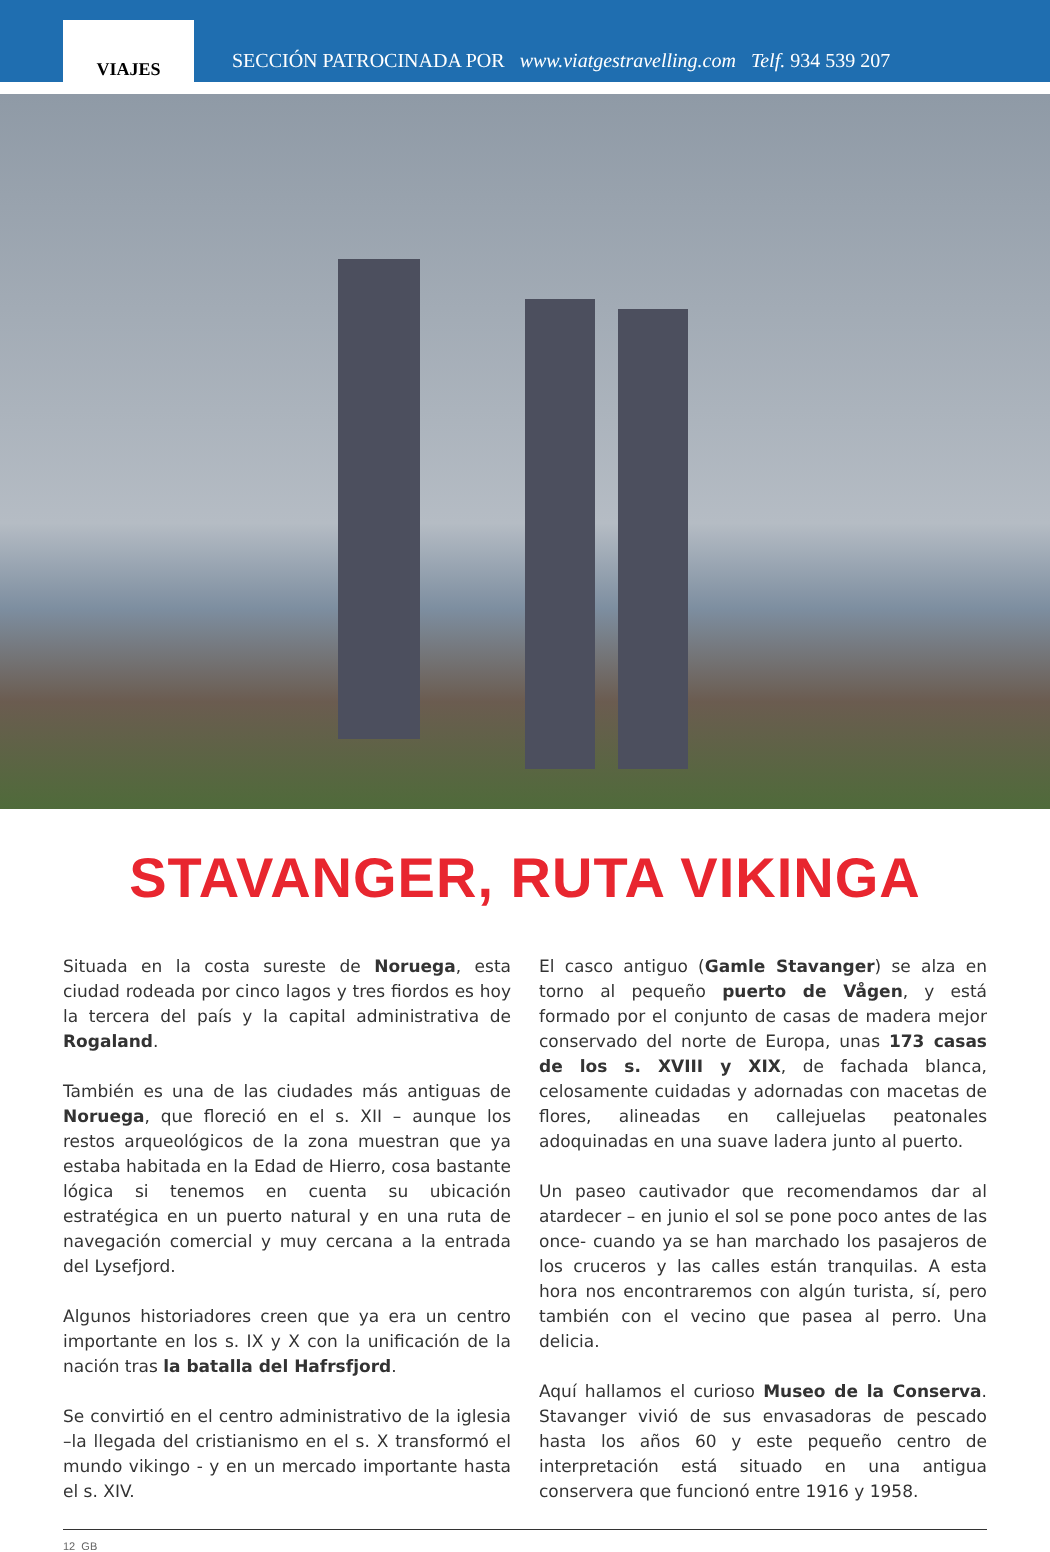VIAJES
SECCIÓN PATROCINADA POR www.viatgestravelling.com Telf. 934 539 207
STAVANGER, RUTA VIKINGA
Situada en la costa sureste de Noruega, esta ciudad rodeada por cinco lagos y tres fiordos es hoy la tercera del país y la capital administrativa de Rogaland.
También es una de las ciudades más antiguas de Noruega, que floreció en el s. XII – aunque los restos arqueológicos de la zona muestran que ya estaba habitada en la Edad de Hierro, cosa bastante lógica si tenemos en cuenta su ubicación estratégica en un puerto natural y en una ruta de navegación comercial y muy cercana a la entrada del Lysefjord.
Algunos historiadores creen que ya era un centro importante en los s. IX y X con la unificación de la nación tras la batalla del Hafrsfjord.
Se convirtió en el centro administrativo de la iglesia –la llegada del cristianismo en el s. X transformó el mundo vikingo - y en un mercado importante hasta el s. XIV.
El casco antiguo (Gamle Stavanger) se alza en torno al pequeño puerto de Vågen, y está formado por el conjunto de casas de madera mejor conservado del norte de Europa, unas 173 casas de los s. XVIII y XIX, de fachada blanca, celosamente cuidadas y adornadas con macetas de flores, alineadas en callejuelas peatonales adoquinadas en una suave ladera junto al puerto.
Un paseo cautivador que recomendamos dar al atardecer – en junio el sol se pone poco antes de las once- cuando ya se han marchado los pasajeros de los cruceros y las calles están tranquilas. A esta hora nos encontraremos con algún turista, sí, pero también con el vecino que pasea al perro. Una delicia.
Aquí hallamos el curioso Museo de la Conserva. Stavanger vivió de sus envasadoras de pescado hasta los años 60 y este pequeño centro de interpretación está situado en una antigua conservera que funcionó entre 1916 y 1958.
12 GB